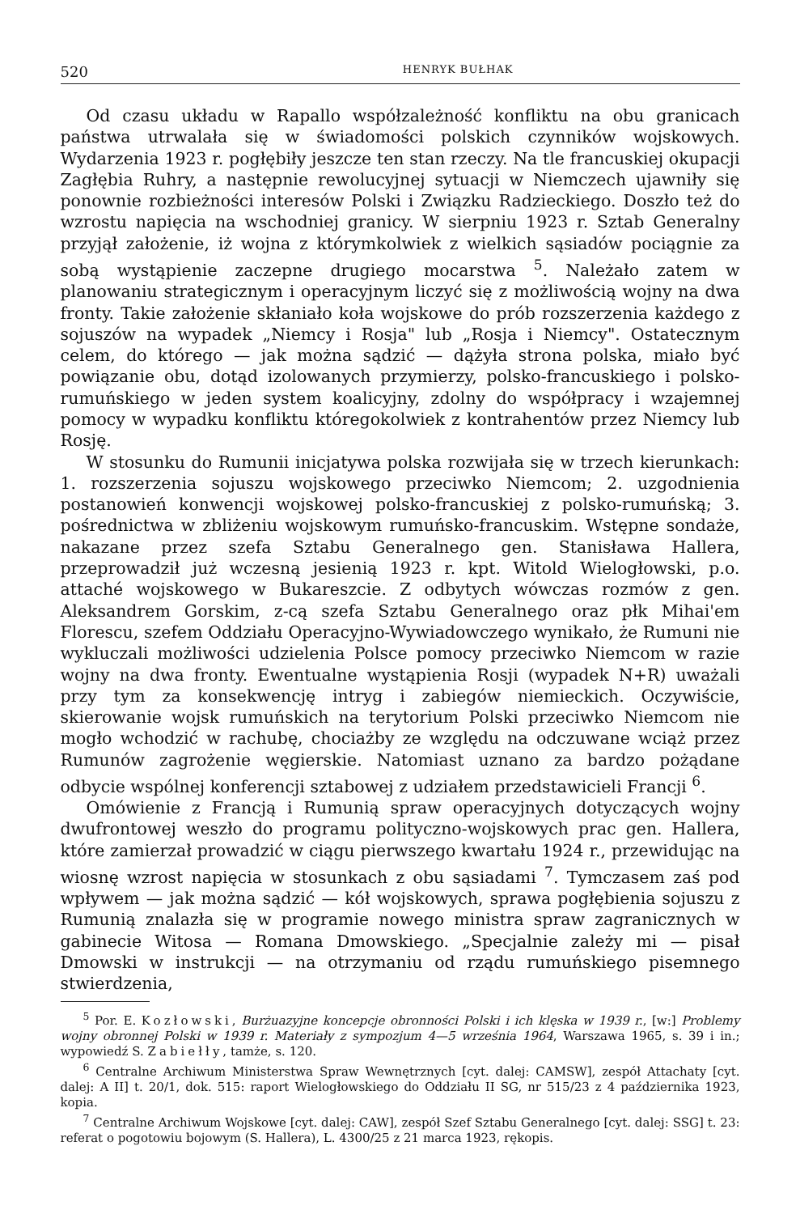520 HENRYK BUŁHAK
Od czasu układu w Rapallo współzależność konfliktu na obu granicach państwa utrwalała się w świadomości polskich czynników wojskowych. Wydarzenia 1923 r. pogłębiły jeszcze ten stan rzeczy. Na tle francuskiej okupacji Zagłębia Ruhry, a następnie rewolucyjnej sytuacji w Niemczech ujawniły się ponownie rozbieżności interesów Polski i Związku Radzieckiego. Doszło też do wzrostu napięcia na wschodniej granicy. W sierpniu 1923 r. Sztab Generalny przyjął założenie, iż wojna z którymkolwiek z wielkich sąsiadów pociągnie za sobą wystąpienie zaczepne drugiego mocarstwa <sup>5</sup>. Należało zatem w planowaniu strategicznym i operacyjnym liczyć się z możliwością wojny na dwa fronty. Takie założenie skłaniało koła wojskowe do prób rozszerzenia każdego z sojuszów na wypadek „Niemcy i Rosja" lub „Rosja i Niemcy". Ostatecznym celem, do którego — jak można sądzić — dążyła strona polska, miało być powiązanie obu, dotąd izolowanych przymierzy, polsko-francuskiego i polsko-rumuńskiego w jeden system koalicyjny, zdolny do współpracy i wzajemnej pomocy w wypadku konfliktu któregokolwiek z kontrahentów przez Niemcy lub Rosję.
W stosunku do Rumunii inicjatywa polska rozwijała się w trzech kierunkach: 1. rozszerzenia sojuszu wojskowego przeciwko Niemcom; 2. uzgodnienia postanowień konwencji wojskowej polsko-francuskiej z polsko-rumuńską; 3. pośrednictwa w zbliżeniu wojskowym rumuńsko-francuskim. Wstępne sondaże, nakazane przez szefa Sztabu Generalnego gen. Stanisława Hallera, przeprowadził już wczesną jesienią 1923 r. kpt. Witold Wielogłowski, p.o. attaché wojskowego w Bukareszcie. Z odbytych wówczas rozmów z gen. Aleksandrem Gorskim, z-cą szefa Sztabu Generalnego oraz płk Mihai'em Florescu, szefem Oddziału Operacyjno-Wywiadowczego wynikało, że Rumuni nie wykluczali możliwości udzielenia Polsce pomocy przeciwko Niemcom w razie wojny na dwa fronty. Ewentualne wystąpienia Rosji (wypadek N+R) uważali przy tym za konsekwencję intryg i zabiegów niemieckich. Oczywiście, skierowanie wojsk rumuńskich na terytorium Polski przeciwko Niemcom nie mogło wchodzić w rachubę, chociażby ze względu na odczuwane wciąż przez Rumunów zagrożenie węgierskie. Natomiast uznano za bardzo pożądane odbycie wspólnej konferencji sztabowej z udziałem przedstawicieli Francji <sup>6</sup>.
Omówienie z Francją i Rumunią spraw operacyjnych dotyczących wojny dwufrontowej weszło do programu polityczno-wojskowych prac gen. Hallera, które zamierzał prowadzić w ciągu pierwszego kwartału 1924 r., przewidując na wiosnę wzrost napięcia w stosunkach z obu sąsiadami <sup>7</sup>. Tymczasem zaś pod wpływem — jak można sądzić — kół wojskowych, sprawa pogłębienia sojuszu z Rumunią znalazła się w programie nowego ministra spraw zagranicznych w gabinecie Witosa — Romana Dmowskiego. „Specjalnie zależy mi — pisał Dmowski w instrukcji — na otrzymaniu od rządu rumuńskiego pisemnego stwierdzenia,
<sup>5</sup> Por. E. Kozłowski, Burżuazyjne koncepcje obronności Polski i ich klęska w 1939 r., [w:] Problemy wojny obronnej Polski w 1939 r. Materiały z sympozjum 4—5 września 1964, Warszawa 1965, s. 39 i in.; wypowiedź S. Zabiełły, tamże, s. 120.
<sup>6</sup> Centralne Archiwum Ministerstwa Spraw Wewnętrznych [cyt. dalej: CAMSW], zespół Attachaty [cyt. dalej: A II] t. 20/1, dok. 515: raport Wielogłowskiego do Oddziału II SG, nr 515/23 z 4 października 1923, kopia.
<sup>7</sup> Centralne Archiwum Wojskowe [cyt. dalej: CAW], zespół Szef Sztabu Generalnego [cyt. dalej: SSG] t. 23: referat o pogotowiu bojowym (S. Hallera), L. 4300/25 z 21 marca 1923, rękopis.